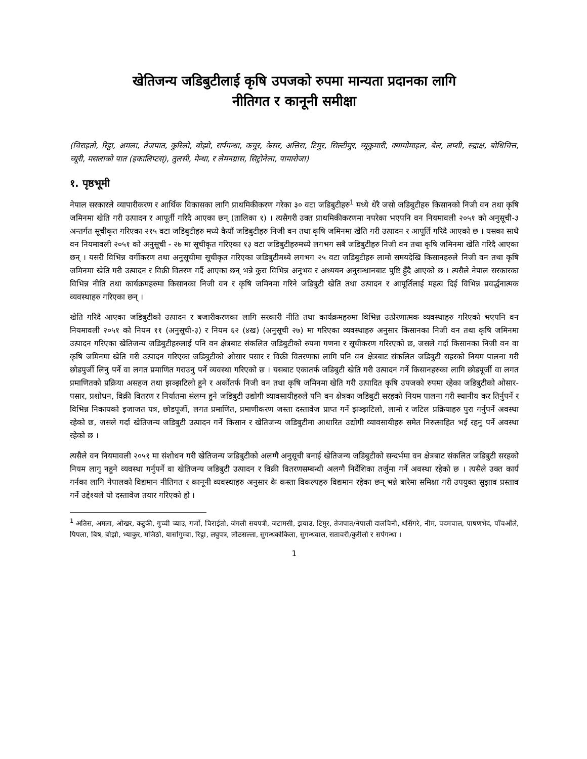खेतिजन्य जडिबुटीलाई कृषि उपजको रुपमा मान्यता प्रदानका लागि
नीतिगत र कानूनी समीक्षा
(चिराइतो, रिट्ठा, अमला, तेजपात, कुरिलो, बोझो, सर्पगन्धा, कचुर, केसर, अत्तिस, टिमुर, सिल्टीमुर, घ्यूकुमारी, क्यामोमाइल, बेल, लप्सी, रुद्राक्ष, बोधिचित्त, च्यूरी, मसलाको पात (इकालिप्टस्), तुलसी, मेन्था, र लेमनग्रास, सिट्रोनेला, पामारोजा)
१. पृष्ठभूमी
नेपाल सरकारले व्यापारीकरण र आर्थिक विकासका लागि प्राथमिकीकरण गरेका ३० वटा जडिबुटीहरु<sup>1</sup> मध्ये धेरै जसो जडिबुटीहरु किसानको निजी वन तथा कृषि जमिनमा खेति गरी उत्पादन र आपूर्ती गरिदै आएका छन् (तालिका १) । त्यसैगरी उक्त प्राथमिकीकरणमा नपरेका भएपनि वन नियमावली २०५१ को अनुसूची-३ अन्तर्गत सूचीकृत गरिएका २१५ वटा जडिबुटीहरु मध्ये कैयौं जडिबुटीहरु निजी वन तथा कृषि जमिनमा खेति गरी उत्पादन र आपूर्ति गरिदै आएको छ । यसका साथै वन नियमावली २०५१ को अनुसूची - २७ मा सूचीकृत गरिएका १३ वटा जडिबुटीहरुमध्ये लगभग सबै जडिबुटीहरु निजी वन तथा कृषि जमिनमा खेति गरिदै आएका छन् । यसरी विभिन्न वर्गीकरण तथा अनुसूचीमा सूचीकृत गरिएका जडिबुटीमध्ये लगभग २५ वटा जडिबुटीहरु लामो समयदेखि किसानहरुले निजी वन तथा कृषि जमिनमा खेति गरी उत्पादन र विक्री वितरण गर्दै आएका छन् भन्ने कुरा विभिन्न अनुभव र अध्ययन अनुसन्धानबाट पुष्टि हुँदै आएको छ । त्यसैले नेपाल सरकारका विभिन्न नीति तथा कार्यक्रमहरुमा किसानका निजी वन र कृषि जमिनमा गरिने जडिबुटी खेति तथा उत्पादन र आपूर्तिलाई महत्व दिई विभिन्न प्रवर्द्धनात्मक व्यवस्थाहरु गरिएका छन् ।
खेति गरिदै आएका जडिबुटीको उत्पादन र बजारीकरणका लागि सरकारी नीति तथा कार्यक्रमहरुमा विभिन्न उत्प्रेरणात्मक व्यवस्थाहरु गरिएको भएपनि वन नियमावली २०५१ को नियम ११ (अनुसूची-३) र नियम ६२ (४ख) (अनुसूची २७) मा गरिएका व्यवस्थाहरु अनुसार किसानका निजी वन तथा कृषि जमिनमा उत्पादन गरिएका खेतिजन्य जडिबुटीहरुलाई पनि वन क्षेत्रबाट संकलित जडिबुटीको रुपमा गणना र सूचीकरण गरिरएको छ, जसले गर्दा किसानका निजी वन वा कृषि जमिनमा खेति गरी उत्पादन गरिएका जडिबुटीको ओसार पसार र विक्री वितरणका लागि पनि वन क्षेत्रबाट संकलित जडिबुटी सहरको नियम पालना गरी छोडपुर्जी लिनु पर्ने वा लगत प्रमाणित गराउनु पर्ने व्यवस्था गरिएको छ । यसबाट एकातर्फ जडिबुटी खेति गरी उत्पादन गर्ने किसानहरुका लागि छोडपूर्जी वा लगत प्रमाणितको प्रक्रिया असहज तथा झञ्झटिलो हुने र अर्कोतर्फ निजी वन तथा कृषि जमिनमा खेति गरी उत्पादित कृषि उपजको रुपमा रहेका जडिबुटीको ओसार-पसार, प्रशोधन, विक्री वितरण र निर्यातमा संलग्न हुने जडिबुटी उद्योगी व्यावसायीहरुले पनि वन क्षेत्रका जडिबुटी सरहको नियम पालना गरी स्थानीय कर तिर्नुपर्ने र विभिन्न निकायको इजाजत पत्र, छोडपूर्जी, लगत प्रमाणित, प्रमाणीकरण जस्ता दस्तावेज प्राप्त गर्ने झञ्झटिलो, लामो र जटिल प्रक्रियाहरु पुरा गर्नुपर्ने अवस्था रहेको छ, जसले गर्दा खेतिजन्य जडिबुटी उत्पादन गर्ने किसान र खेतिजन्य जडिबुटीमा आधारित उद्योगी व्यावसायीहरु समेत निरुत्साहित भई रहनु पर्ने अवस्था रहेको छ ।
त्यसैले वन नियमावली २०५१ मा संशोधन गरी खेतिजन्य जडिबुटीको अलग्गै अनुसूची बनाई खेतिजन्य जडिबुटीको सन्दर्भमा वन क्षेत्रबाट संकलित जडिबुटी सरहको नियम लागु नहुने व्यवस्था गर्नुपर्ने वा खेतिजन्य जडिबुटी उत्पादन र विक्री वितरणसम्बन्धी अलग्गै निर्देशिका तर्जुमा गर्ने अवस्था रहेको छ । त्यसैले उक्त कार्य गर्नका लागि नेपालको विद्यमान नीतिगत र कानूनी व्यवस्थाहरु अनुसार के कस्ता विकल्पहरु विद्यमान रहेका छन् भन्ने बारेमा समिक्षा गरी उपयुक्त सुझाव प्रस्ताव गर्ने उद्देश्यले यो दस्तावेज तयार गरिएको हो ।
<sup>1</sup> अतिस, अमला, ओखर, कटुकी, गुच्ची च्याउ, गर्जो, चिराईतो, जंगली सयपत्री, जटामसी, झयाउ, टिमुर, तेजपात/नेपाली दालचिनी, धसिंगरे, नीम, पदमचाल, पाषणभेद, पाँचऔंले, पिपला, बिष, बोझो, भ्याकुर, मजिठो, यार्सागुम्बा, रिट्ठा, लघुपत्र, लौठसल्ला, सुगन्धकोकिला, सुगन्धवाल, सतावरी/कुरीलो र सर्पगन्धा ।
1